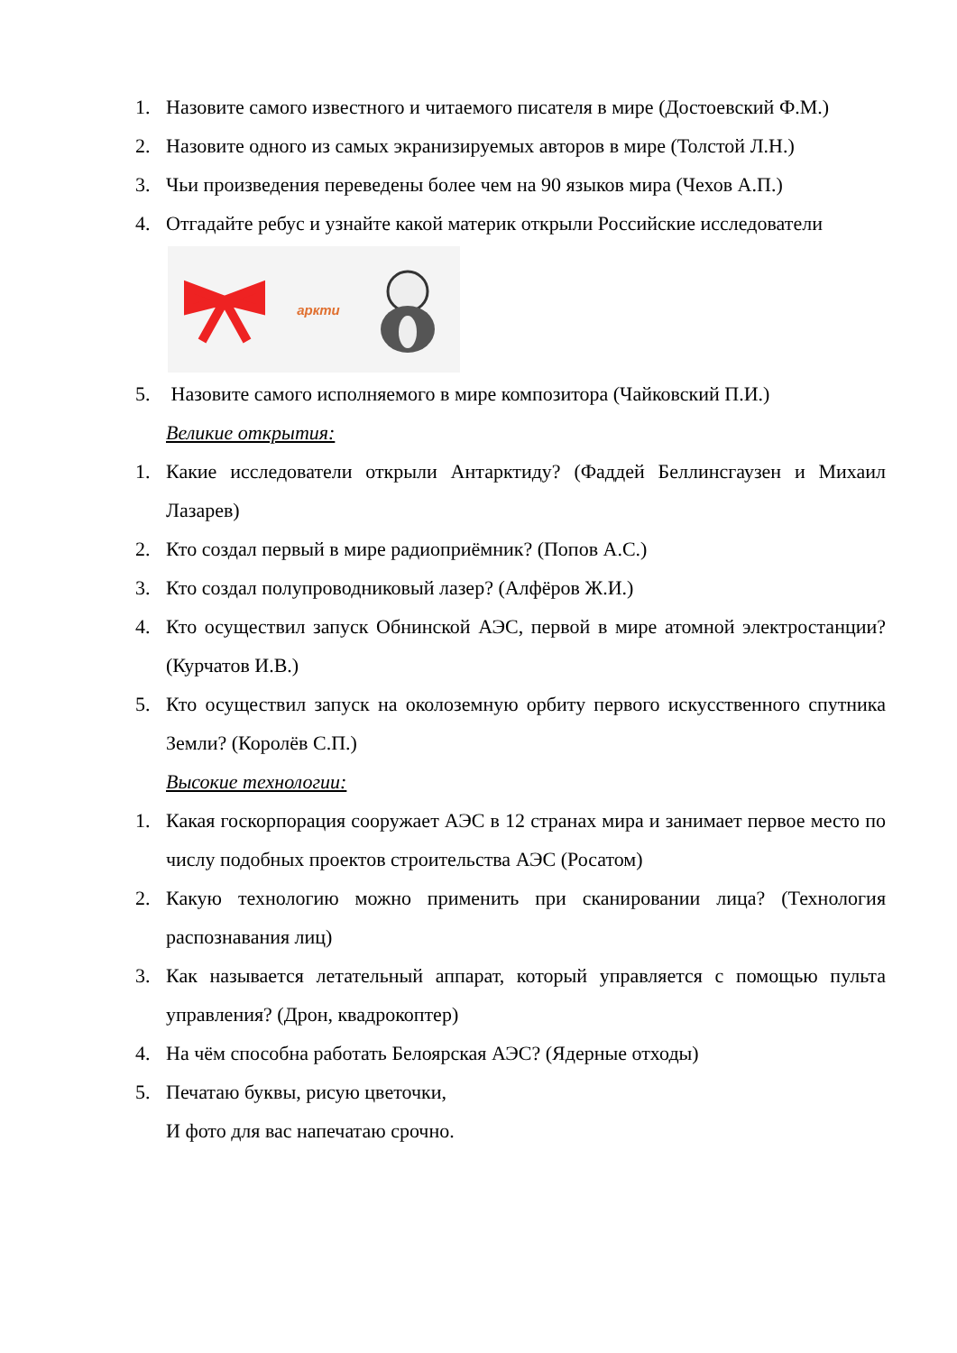1. Назовите самого известного и читаемого писателя в мире (Достоевский Ф.М.)
2. Назовите одного из самых экранизируемых авторов в мире (Толстой Л.Н.)
3. Чьи произведения переведены более чем на 90 языков мира (Чехов А.П.)
4. Отгадайте ребус и узнайте какой материк открыли Российские исследователи
аркти
5. Назовите самого исполняемого в мире композитора (Чайковский П.И.)
Великие открытия:
1. Какие исследователи открыли Антарктиду? (Фаддей Беллинсгаузен и Михаил Лазарев)
2. Кто создал первый в мире радиоприёмник? (Попов А.С.)
3. Кто создал полупроводниковый лазер? (Алфёров Ж.И.)
4. Кто осуществил запуск Обнинской АЭС, первой в мире атомной электростанции? (Курчатов И.В.)
5. Кто осуществил запуск на околоземную орбиту первого искусственного спутника Земли? (Королёв С.П.)
Высокие технологии:
1. Какая госкорпорация сооружает АЭС в 12 странах мира и занимает первое место по числу подобных проектов строительства АЭС (Росатом)
2. Какую технологию можно применить при сканировании лица? (Технология распознавания лиц)
3. Как называется летательный аппарат, который управляется с помощью пульта управления? (Дрон, квадрокоптер)
4. На чём способна работать Белоярская АЭС? (Ядерные отходы)
5. Печатаю буквы, рисую цветочки,
И фото для вас напечатаю срочно.